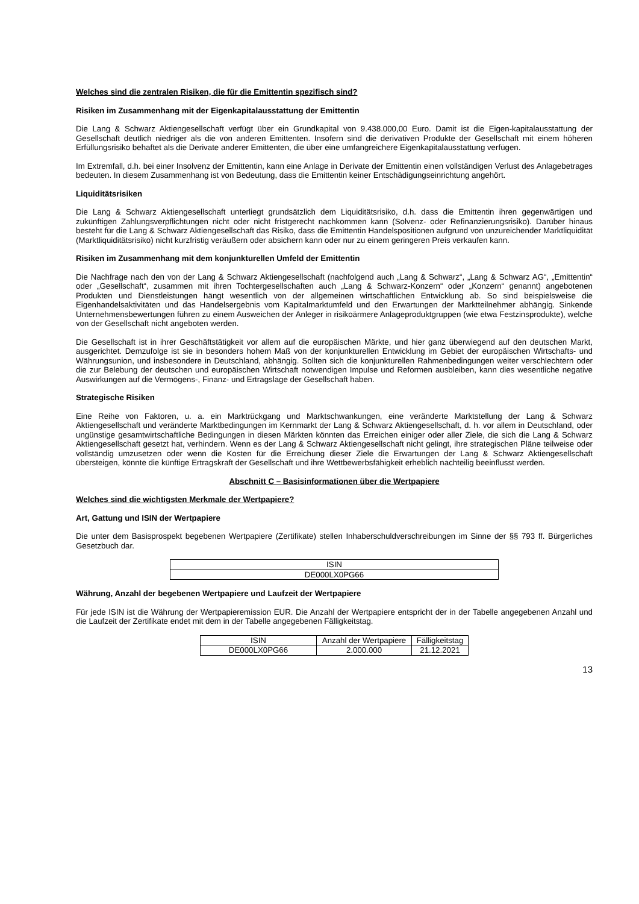Welches sind die zentralen Risiken, die für die Emittentin spezifisch sind?
Risiken im Zusammenhang mit der Eigenkapitalausstattung der Emittentin
Die Lang & Schwarz Aktiengesellschaft verfügt über ein Grundkapital von 9.438.000,00 Euro. Damit ist die Eigen-kapitalausstattung der Gesellschaft deutlich niedriger als die von anderen Emittenten. Insofern sind die derivativen Produkte der Gesellschaft mit einem höheren Erfüllungsrisiko behaftet als die Derivate anderer Emittenten, die über eine umfangreichere Eigenkapitalausstattung verfügen.
Im Extremfall, d.h. bei einer Insolvenz der Emittentin, kann eine Anlage in Derivate der Emittentin einen vollständigen Verlust des Anlagebetrages bedeuten. In diesem Zusammenhang ist von Bedeutung, dass die Emittentin keiner Entschädigungseinrichtung angehört.
Liquiditätsrisiken
Die Lang & Schwarz Aktiengesellschaft unterliegt grundsätzlich dem Liquiditätsrisiko, d.h. dass die Emittentin ihren gegenwärtigen und zukünftigen Zahlungsverpflichtungen nicht oder nicht fristgerecht nachkommen kann (Solvenz- oder Refinanzierungsrisiko). Darüber hinaus besteht für die Lang & Schwarz Aktiengesellschaft das Risiko, dass die Emittentin Handelspositionen aufgrund von unzureichender Marktliquidität (Marktliquiditätsrisiko) nicht kurzfristig veräußern oder absichern kann oder nur zu einem geringeren Preis verkaufen kann.
Risiken im Zusammenhang mit dem konjunkturellen Umfeld der Emittentin
Die Nachfrage nach den von der Lang & Schwarz Aktiengesellschaft (nachfolgend auch „Lang & Schwarz“, „Lang & Schwarz AG“, „Emittentin“ oder „Gesellschaft“, zusammen mit ihren Tochtergesellschaften auch „Lang & Schwarz-Konzern“ oder „Konzern“ genannt) angebotenen Produkten und Dienstleistungen hängt wesentlich von der allgemeinen wirtschaftlichen Entwicklung ab. So sind beispielsweise die Eigenhandelsaktivitäten und das Handelsergebnis vom Kapitalmarktumfeld und den Erwartungen der Marktteilnehmer abhängig. Sinkende Unternehmensbewertungen führen zu einem Ausweichen der Anleger in risikoärmere Anlageproduktgruppen (wie etwa Festzinsprodukte), welche von der Gesellschaft nicht angeboten werden.
Die Gesellschaft ist in ihrer Geschäftstätigkeit vor allem auf die europäischen Märkte, und hier ganz überwiegend auf den deutschen Markt, ausgerichtet. Demzufolge ist sie in besonders hohem Maß von der konjunkturellen Entwicklung im Gebiet der europäischen Wirtschafts- und Währungsunion, und insbesondere in Deutschland, abhängig. Sollten sich die konjunkturellen Rahmenbedingungen weiter verschlechtern oder die zur Belebung der deutschen und europäischen Wirtschaft notwendigen Impulse und Reformen ausbleiben, kann dies wesentliche negative Auswirkungen auf die Vermögens-, Finanz- und Ertragslage der Gesellschaft haben.
Strategische Risiken
Eine Reihe von Faktoren, u. a. ein Marktrückgang und Marktschwankungen, eine veränderte Marktstellung der Lang & Schwarz Aktiengesellschaft und veränderte Marktbedingungen im Kernmarkt der Lang & Schwarz Aktiengesellschaft, d. h. vor allem in Deutschland, oder ungünstige gesamtwirtschaftliche Bedingungen in diesen Märkten könnten das Erreichen einiger oder aller Ziele, die sich die Lang & Schwarz Aktiengesellschaft gesetzt hat, verhindern. Wenn es der Lang & Schwarz Aktiengesellschaft nicht gelingt, ihre strategischen Pläne teilweise oder vollständig umzusetzen oder wenn die Kosten für die Erreichung dieser Ziele die Erwartungen der Lang & Schwarz Aktiengesellschaft übersteigen, könnte die künftige Ertragskraft der Gesellschaft und ihre Wettbewerbsfähigkeit erheblich nachteilig beeinflusst werden.
Abschnitt C – Basisinformationen über die Wertpapiere
Welches sind die wichtigsten Merkmale der Wertpapiere?
Art, Gattung und ISIN der Wertpapiere
Die unter dem Basisprospekt begebenen Wertpapiere (Zertifikate) stellen Inhaberschuldverschreibungen im Sinne der §§ 793 ff. Bürgerliches Gesetzbuch dar.
| ISIN |
| --- |
| DE000LX0PG66 |
Währung, Anzahl der begebenen Wertpapiere und Laufzeit der Wertpapiere
Für jede ISIN ist die Währung der Wertpapieremission EUR. Die Anzahl der Wertpapiere entspricht der in der Tabelle angegebenen Anzahl und die Laufzeit der Zertifikate endet mit dem in der Tabelle angegebenen Fälligkeitstag.
| ISIN | Anzahl der Wertpapiere | Fälligkeitstag |
| --- | --- | --- |
| DE000LX0PG66 | 2.000.000 | 21.12.2021 |
13